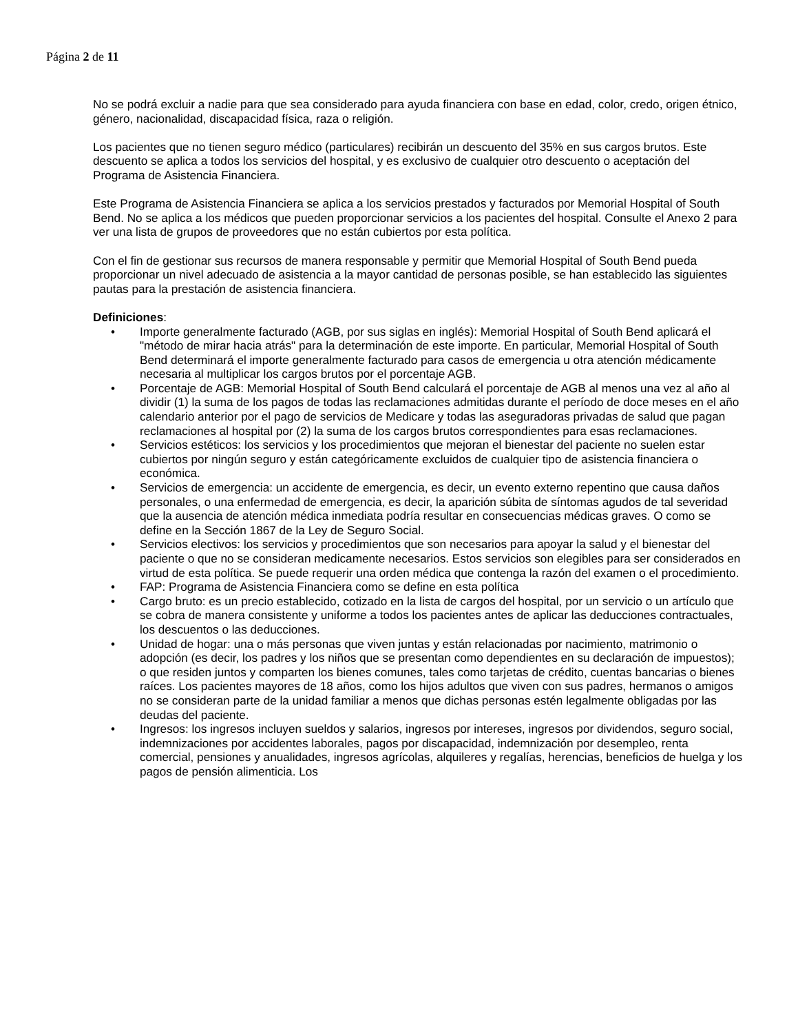Página 2 de 11
No se podrá excluir a nadie para que sea considerado para ayuda financiera con base en edad, color, credo, origen étnico, género, nacionalidad, discapacidad física, raza o religión.
Los pacientes que no tienen seguro médico (particulares) recibirán un descuento del 35% en sus cargos brutos. Este descuento se aplica a todos los servicios del hospital, y es exclusivo de cualquier otro descuento o aceptación del Programa de Asistencia Financiera.
Este Programa de Asistencia Financiera se aplica a los servicios prestados y facturados por Memorial Hospital of South Bend. No se aplica a los médicos que pueden proporcionar servicios a los pacientes del hospital. Consulte el Anexo 2 para ver una lista de grupos de proveedores que no están cubiertos por esta política.
Con el fin de gestionar sus recursos de manera responsable y permitir que Memorial Hospital of South Bend pueda proporcionar un nivel adecuado de asistencia a la mayor cantidad de personas posible, se han establecido las siguientes pautas para la prestación de asistencia financiera.
Definiciones:
• Importe generalmente facturado (AGB, por sus siglas en inglés): Memorial Hospital of South Bend aplicará el "método de mirar hacia atrás" para la determinación de este importe. En particular, Memorial Hospital of South Bend determinará el importe generalmente facturado para casos de emergencia u otra atención médicamente necesaria al multiplicar los cargos brutos por el porcentaje AGB.
• Porcentaje de AGB: Memorial Hospital of South Bend calculará el porcentaje de AGB al menos una vez al año al dividir (1) la suma de los pagos de todas las reclamaciones admitidas durante el período de doce meses en el año calendario anterior por el pago de servicios de Medicare y todas las aseguradoras privadas de salud que pagan reclamaciones al hospital por (2) la suma de los cargos brutos correspondientes para esas reclamaciones.
• Servicios estéticos: los servicios y los procedimientos que mejoran el bienestar del paciente no suelen estar cubiertos por ningún seguro y están categóricamente excluidos de cualquier tipo de asistencia financiera o económica.
• Servicios de emergencia: un accidente de emergencia, es decir, un evento externo repentino que causa daños personales, o una enfermedad de emergencia, es decir, la aparición súbita de síntomas agudos de tal severidad que la ausencia de atención médica inmediata podría resultar en consecuencias médicas graves. O como se define en la Sección 1867 de la Ley de Seguro Social.
• Servicios electivos: los servicios y procedimientos que son necesarios para apoyar la salud y el bienestar del paciente o que no se consideran medicamente necesarios. Estos servicios son elegibles para ser considerados en virtud de esta política. Se puede requerir una orden médica que contenga la razón del examen o el procedimiento.
• FAP: Programa de Asistencia Financiera como se define en esta política
• Cargo bruto: es un precio establecido, cotizado en la lista de cargos del hospital, por un servicio o un artículo que se cobra de manera consistente y uniforme a todos los pacientes antes de aplicar las deducciones contractuales, los descuentos o las deducciones.
• Unidad de hogar: una o más personas que viven juntas y están relacionadas por nacimiento, matrimonio o adopción (es decir, los padres y los niños que se presentan como dependientes en su declaración de impuestos); o que residen juntos y comparten los bienes comunes, tales como tarjetas de crédito, cuentas bancarias o bienes raíces. Los pacientes mayores de 18 años, como los hijos adultos que viven con sus padres, hermanos o amigos no se consideran parte de la unidad familiar a menos que dichas personas estén legalmente obligadas por las deudas del paciente.
• Ingresos: los ingresos incluyen sueldos y salarios, ingresos por intereses, ingresos por dividendos, seguro social, indemnizaciones por accidentes laborales, pagos por discapacidad, indemnización por desempleo, renta comercial, pensiones y anualidades, ingresos agrícolas, alquileres y regalías, herencias, beneficios de huelga y los pagos de pensión alimenticia. Los